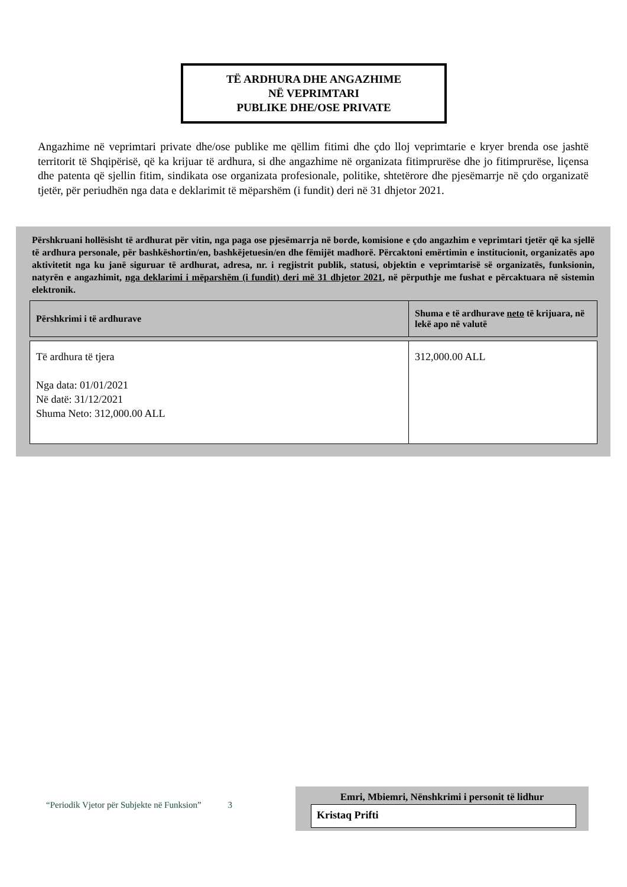TË ARDHURA DHE ANGAZHIME
NË VEPRIMTARI
PUBLIKE DHE/OSE PRIVATE
Angazhime në veprimtari private dhe/ose publike me qëllim fitimi dhe çdo lloj veprimtarie e kryer brenda ose jashtë territorit të Shqipërisë, që ka krijuar të ardhura, si dhe angazhime në organizata fitimprurëse dhe jo fitimprurëse, liçensa dhe patenta që sjellin fitim, sindikata ose organizata profesionale, politike, shtetërore dhe pjesëmarrje në çdo organizatë tjetër, për periudhën nga data e deklarimit të mëparshëm (i fundit) deri në 31 dhjetor 2021.
Përshkruani hollësisht të ardhurat për vitin, nga paga ose pjesëmarrja në borde, komisione e çdo angazhim e veprimtari tjetër që ka sjellë të ardhura personale, për bashkëshortin/en, bashkëjetuesin/en dhe fëmijët madhorë. Përcaktoni emërtimin e institucionit, organizatës apo aktivitetit nga ku janë siguruar të ardhurat, adresa, nr. i regjistrit publik, statusi, objektin e veprimtarisë së organizatës, funksionin, natyrën e angazhimit, nga deklarimi i mëparshëm (i fundit) deri më 31 dhjetor 2021, në përputhje me fushat e përcaktuara në sistemin elektronik.
| Përshkrimi i të ardhurave | Shuma e të ardhurave neto të krijuara, në lekë apo në valutë |
| --- | --- |
| Të ardhura të tjera Nga data: 01/01/2021 Në datë: 31/12/2021 Shuma Neto: 312,000.00 ALL | 312,000.00 ALL |
“Periodik Vjetor për Subjekte në Funksion” 3
Emri, Mbiemri, Nënshkrimi i personit të lidhur
Kristaq Prifti